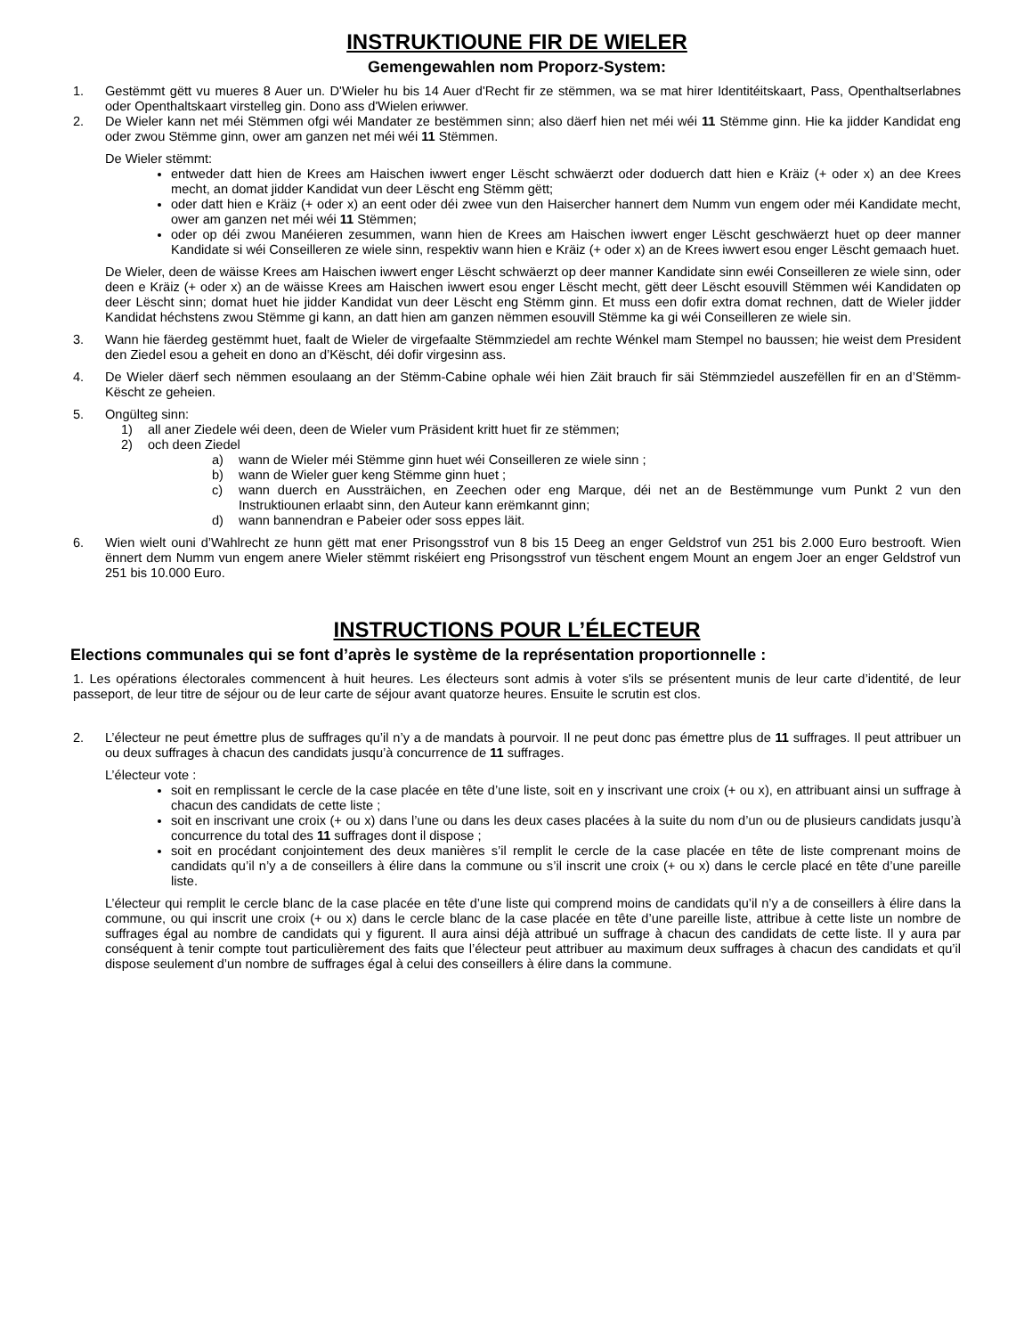INSTRUKTIOUNE FIR DE WIELER
Gemengewahlen nom Proporz-System:
1. Gestëmmt gëtt vu mueres 8 Auer un. D'Wieler hu bis 14 Auer d'Recht fir ze stëmmen, wa se mat hirer Identitéitskaart, Pass, Openthaltserlabnes oder Openthaltskaart virstelleg gin. Dono ass d'Wielen eriwwer.
2. De Wieler kann net méi Stëmmen ofgi wéi Mandater ze bestëmmen sinn; also däerf hien net méi wéi 11 Stëmme ginn. Hie ka jidder Kandidat eng oder zwou Stëmme ginn, ower am ganzen net méi wéi 11 Stëmmen.
De Wieler stëmmt:
entweder datt hien de Krees am Haischen iwwert enger Lëscht schwäerzt oder doduerch datt hien e Kräiz (+ oder x) an dee Krees mecht, an domat jidder Kandidat vun deer Lëscht eng Stëmm gëtt;
oder datt hien e Kräiz (+ oder x) an eent oder déi zwee vun den Haisercher hannert dem Numm vun engem oder méi Kandidate mecht, ower am ganzen net méi wéi 11 Stëmmen;
oder op déi zwou Manéieren zesummen, wann hien de Krees am Haischen iwwert enger Lëscht geschwäerzt huet op deer manner Kandidate si wéi Conseilleren ze wiele sinn, respektiv wann hien e Kräiz (+ oder x) an de Krees iwwert esou enger Lëscht gemaach huet.
De Wieler, deen de wäisse Krees am Haischen iwwert enger Lëscht schwäerzt op deer manner Kandidate sinn ewéi Conseilleren ze wiele sinn, oder deen e Kräiz (+ oder x) an de wäisse Krees am Haischen iwwert esou enger Lëscht mecht, gëtt deer Lëscht esouvill Stëmmen wéi Kandidaten op deer Lëscht sinn; domat huet hie jidder Kandidat vun deer Lëscht eng Stëmm ginn. Et muss een dofir extra domat rechnen, datt de Wieler jidder Kandidat héchstens zwou Stëmme gi kann, an datt hien am ganzen nëmmen esouvill Stëmme ka gi wéi Conseilleren ze wiele sin.
3. Wann hie fäerdeg gestëmmt huet, faalt de Wieler de virgefaalte Stëmmziedel am rechte Wénkel mam Stempel no baussen; hie weist dem President den Ziedel esou a geheit en dono an d’Këscht, déi dofir virgesinn ass.
4. De Wieler däerf sech nëmmen esoulaang an der Stëmm-Cabine ophale wéi hien Zäit brauch fir säi Stëmmziedel auszefëllen fir en an d’Stëmm-Këscht ze geheien.
5. Ongülteg sinn:
1) all aner Ziedele wéi deen, deen de Wieler vum Präsident kritt huet fir ze stëmmen;
2) och deen Ziedel
a) wann de Wieler méi Stëmme ginn huet wéi Conseilleren ze wiele sinn ;
b) wann de Wieler guer keng Stëmme ginn huet ;
c) wann duerch en Aussträichen, en Zeechen oder eng Marque, déi net an de Bestëmmunge vum Punkt 2 vun den Instruktiounen erlaabt sinn, den Auteur kann erëmkannt ginn;
d) wann bannendran e Pabeier oder soss eppes läit.
6. Wien wielt ouni d’Wahlrecht ze hunn gëtt mat ener Prisongsstrof vun 8 bis 15 Deeg an enger Geldstrof vun 251 bis 2.000 Euro bestrooft. Wien ënnert dem Numm vun engem anere Wieler stëmmt riskéiert eng Prisongsstrof vun tëschent engem Mount an engem Joer an enger Geldstrof vun 251 bis 10.000 Euro.
INSTRUCTIONS POUR L’ÉLECTEUR
Elections communales qui se font d’après le système de la représentation proportionnelle :
1. Les opérations électorales commencent à huit heures. Les électeurs sont admis à voter s'ils se présentent munis de leur carte d’identité, de leur passeport, de leur titre de séjour ou de leur carte de séjour avant quatorze heures. Ensuite le scrutin est clos.
2. L’électeur ne peut émettre plus de suffrages qu’il n’y a de mandats à pourvoir. Il ne peut donc pas émettre plus de 11 suffrages. Il peut attribuer un ou deux suffrages à chacun des candidats jusqu’à concurrence de 11 suffrages.
L’électeur vote :
soit en remplissant le cercle de la case placée en tête d’une liste, soit en y inscrivant une croix (+ ou x), en attribuant ainsi un suffrage à chacun des candidats de cette liste ;
soit en inscrivant une croix (+ ou x) dans l’une ou dans les deux cases placées à la suite du nom d’un ou de plusieurs candidats jusqu’à concurrence du total des 11 suffrages dont il dispose ;
soit en procédant conjointement des deux manières s’il remplit le cercle de la case placée en tête de liste comprenant moins de candidats qu’il n’y a de conseillers à élire dans la commune ou s’il inscrit une croix (+ ou x) dans le cercle placé en tête d’une pareille liste.
L’électeur qui remplit le cercle blanc de la case placée en tête d’une liste qui comprend moins de candidats qu’il n’y a de conseillers à élire dans la commune, ou qui inscrit une croix (+ ou x) dans le cercle blanc de la case placée en tête d’une pareille liste, attribue à cette liste un nombre de suffrages égal au nombre de candidats qui y figurent. Il aura ainsi déjà attribué un suffrage à chacun des candidats de cette liste. Il y aura par conséquent à tenir compte tout particulièrement des faits que l’électeur peut attribuer au maximum deux suffrages à chacun des candidats et qu’il dispose seulement d’un nombre de suffrages égal à celui des conseillers à élire dans la commune.